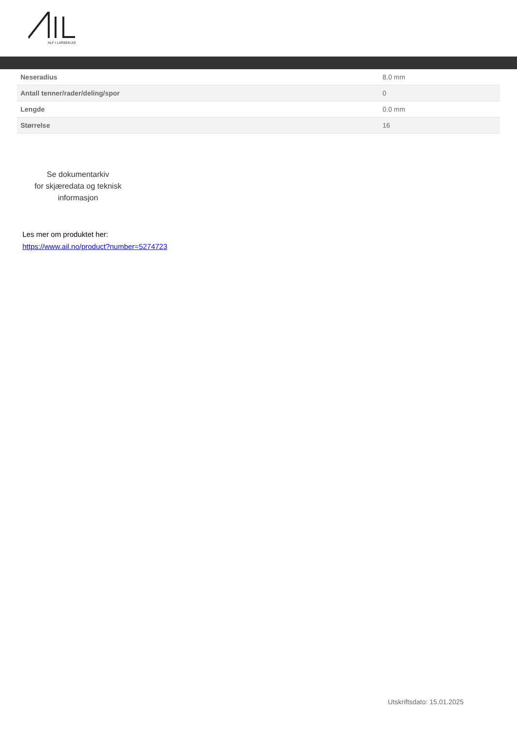ALF I LARSEN AS
| Neseradius | 8.0 mm |
| Antall tenner/rader/deling/spor | 0 |
| Lengde | 0.0 mm |
| Størrelse | 16 |
Se dokumentarkiv
for skjæredata og teknisk
informasjon
Les mer om produktet her:
https://www.ail.no/product?number=5274723
Utskriftsdato: 15.01.2025